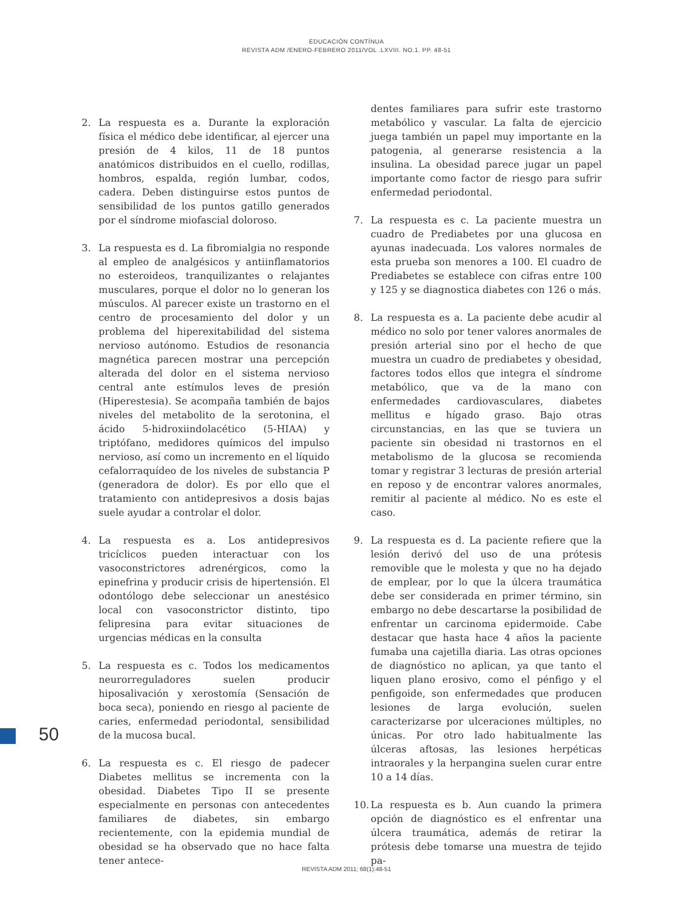EDUCACIÓN CONTÍNUA
REVISTA ADM /ENERO-FEBRERO 2011/VOL .LXVIII. NO.1. PP. 48-51
2. La respuesta es a. Durante la exploración física el médico debe identificar, al ejercer una presión de 4 kilos, 11 de 18 puntos anatómicos distribuidos en el cuello, rodillas, hombros, espalda, región lumbar, codos, cadera. Deben distinguirse estos puntos de sensibilidad de los puntos gatillo generados por el síndrome miofascial doloroso.
3. La respuesta es d. La fibromialgia no responde al empleo de analgésicos y antiinflamatorios no esteroideos, tranquilizantes o relajantes musculares, porque el dolor no lo generan los músculos. Al parecer existe un trastorno en el centro de procesamiento del dolor y un problema del hiperexitabilidad del sistema nervioso autónomo. Estudios de resonancia magnética parecen mostrar una percepción alterada del dolor en el sistema nervioso central ante estímulos leves de presión (Hiperestesia). Se acompaña también de bajos niveles del metabolito de la serotonina, el ácido 5-hidroxiindolacético (5-HIAA) y triptófano, medidores químicos del impulso nervioso, así como un incremento en el líquido cefalorraquídeo de los niveles de substancia P (generadora de dolor). Es por ello que el tratamiento con antidepresivos a dosis bajas suele ayudar a controlar el dolor.
4. La respuesta es a. Los antidepresivos tricíclicos pueden interactuar con los vasoconstrictores adrenérgicos, como la epinefrina y producir crisis de hipertensión. El odontólogo debe seleccionar un anestésico local con vasoconstrictor distinto, tipo felipresina para evitar situaciones de urgencias médicas en la consulta
5. La respuesta es c. Todos los medicamentos neurorreguladores suelen producir hiposalivación y xerostomía (Sensación de boca seca), poniendo en riesgo al paciente de caries, enfermedad periodontal, sensibilidad de la mucosa bucal.
6. La respuesta es c. El riesgo de padecer Diabetes mellitus se incrementa con la obesidad. Diabetes Tipo II se presente especialmente en personas con antecedentes familiares de diabetes, sin embargo recientemente, con la epidemia mundial de obesidad se ha observado que no hace falta tener antece-
dentes familiares para sufrir este trastorno metabólico y vascular. La falta de ejercicio juega también un papel muy importante en la patogenia, al generarse resistencia a la insulina. La obesidad parece jugar un papel importante como factor de riesgo para sufrir enfermedad periodontal.
7. La respuesta es c. La paciente muestra un cuadro de Prediabetes por una glucosa en ayunas inadecuada. Los valores normales de esta prueba son menores a 100. El cuadro de Prediabetes se establece con cifras entre 100 y 125 y se diagnostica diabetes con 126 o más.
8. La respuesta es a. La paciente debe acudir al médico no solo por tener valores anormales de presión arterial sino por el hecho de que muestra un cuadro de prediabetes y obesidad, factores todos ellos que integra el síndrome metabólico, que va de la mano con enfermedades cardiovasculares, diabetes mellitus e hígado graso. Bajo otras circunstancias, en las que se tuviera un paciente sin obesidad ni trastornos en el metabolismo de la glucosa se recomienda tomar y registrar 3 lecturas de presión arterial en reposo y de encontrar valores anormales, remitir al paciente al médico. No es este el caso.
9. La respuesta es d. La paciente refiere que la lesión derivó del uso de una prótesis removible que le molesta y que no ha dejado de emplear, por lo que la úlcera traumática debe ser considerada en primer término, sin embargo no debe descartarse la posibilidad de enfrentar un carcinoma epidermoide. Cabe destacar que hasta hace 4 años la paciente fumaba una cajetilla diaria. Las otras opciones de diagnóstico no aplican, ya que tanto el liquen plano erosivo, como el pénfigo y el penfigoide, son enfermedades que producen lesiones de larga evolución, suelen caracterizarse por ulceraciones múltiples, no únicas. Por otro lado habitualmente las úlceras aftosas, las lesiones herpéticas intraorales y la herpangina suelen curar entre 10 a 14 días.
10. La respuesta es b. Aun cuando la primera opción de diagnóstico es el enfrentar una úlcera traumática, además de retirar la prótesis debe tomarse una muestra de tejido pa-
50
REVISTA ADM 2011; 68(1):48-51